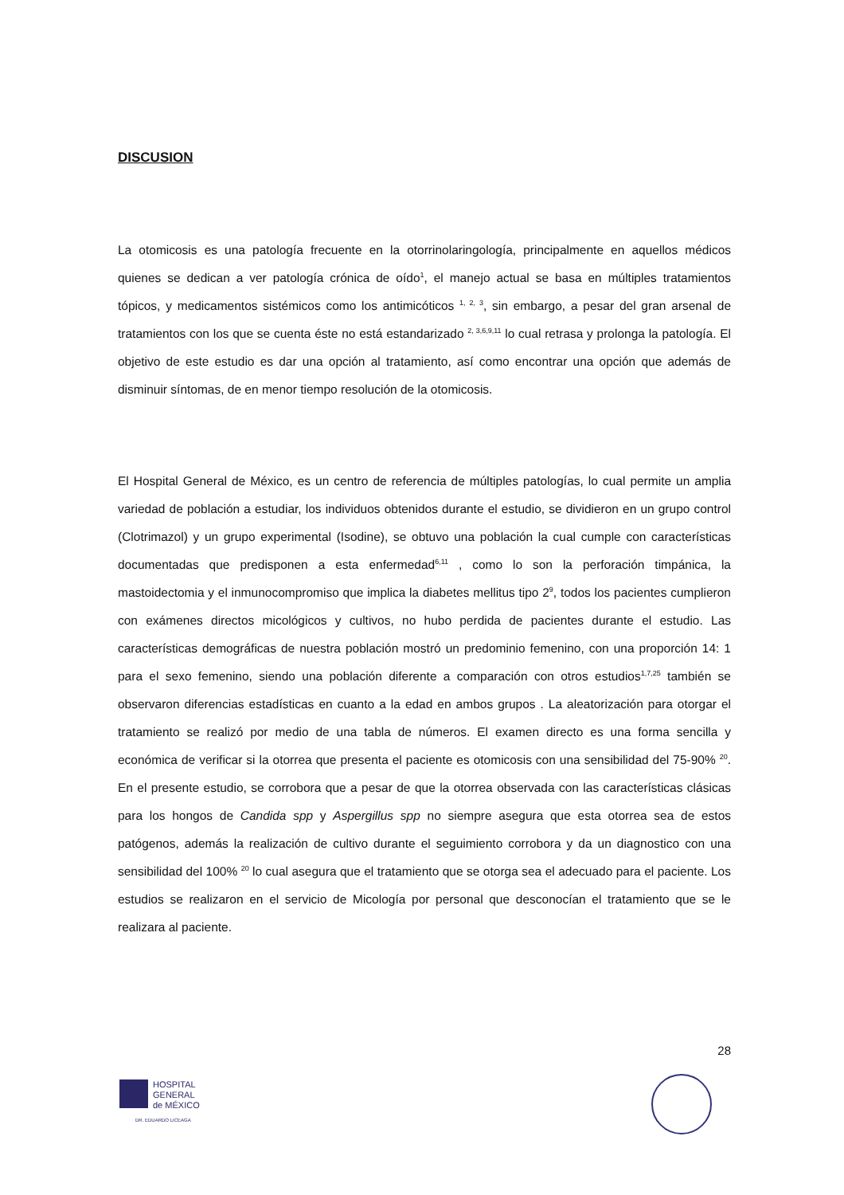DISCUSION
La otomicosis es una patología frecuente en la otorrinolaringología, principalmente en aquellos médicos quienes se dedican a ver patología crónica de oído<sup>1</sup>, el manejo actual se basa en múltiples tratamientos tópicos, y medicamentos sistémicos como los antimicóticos <sup>1, 2, 3</sup>, sin embargo, a pesar del gran arsenal de tratamientos con los que se cuenta éste no está estandarizado <sup>2, 3,6,9,11</sup> lo cual retrasa y prolonga la patología. El objetivo de este estudio es dar una opción al tratamiento, así como encontrar una opción que además de disminuir síntomas, de en menor tiempo resolución de la otomicosis.
El Hospital General de México, es un centro de referencia de múltiples patologías, lo cual permite un amplia variedad de población a estudiar, los individuos obtenidos durante el estudio, se dividieron en un grupo control (Clotrimazol) y un grupo experimental (Isodine), se obtuvo una población la cual cumple con características documentadas que predisponen a esta enfermedad<sup>6,11</sup> , como lo son la perforación timpánica, la mastoidectomia y el inmunocompromiso que implica la diabetes mellitus tipo 2<sup>9</sup>, todos los pacientes cumplieron con exámenes directos micológicos y cultivos, no hubo perdida de pacientes durante el estudio. Las características demográficas de nuestra población mostró un predominio femenino, con una proporción 14: 1 para el sexo femenino, siendo una población diferente a comparación con otros estudios<sup>1,7,25</sup> también se observaron diferencias estadísticas en cuanto a la edad en ambos grupos . La aleatorización para otorgar el tratamiento se realizó por medio de una tabla de números. El examen directo es una forma sencilla y económica de verificar si la otorrea que presenta el paciente es otomicosis con una sensibilidad del 75-90% <sup>20</sup>. En el presente estudio, se corrobora que a pesar de que la otorrea observada con las características clásicas para los hongos de Candida spp y Aspergillus spp no siempre asegura que esta otorrea sea de estos patógenos, además la realización de cultivo durante el seguimiento corrobora y da un diagnostico con una sensibilidad del 100% <sup>20</sup> lo cual asegura que el tratamiento que se otorga sea el adecuado para el paciente. Los estudios se realizaron en el servicio de Micología por personal que desconocían el tratamiento que se le realizara al paciente.
28
HOSPITAL
GENERAL
de MÉXICO
DR. EDUARDO LICEAGA